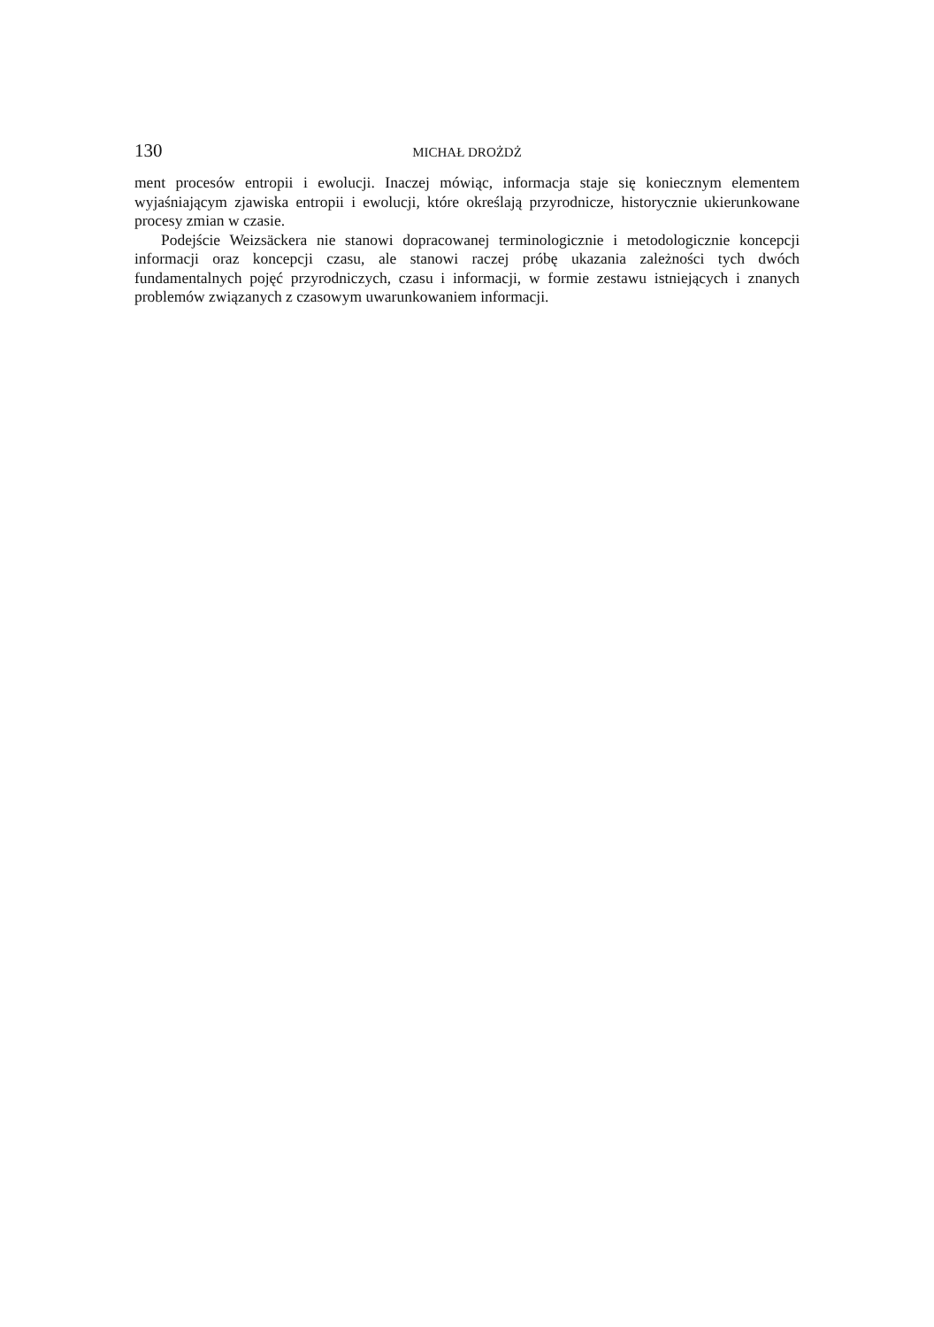130 MICHAŁ DROŻDŻ
ment procesów entropii i ewolucji. Inaczej mówiąc, informacja staje się koniecznym elementem wyjaśniającym zjawiska entropii i ewolucji, które określają przyrodnicze, historycznie ukierunkowane procesy zmian w czasie.
Podejście Weizsäckera nie stanowi dopracowanej terminologicznie i metodologicznie koncepcji informacji oraz koncepcji czasu, ale stanowi raczej próbę ukazania zależności tych dwóch fundamentalnych pojęć przyrodniczych, czasu i informacji, w formie zestawu istniejących i znanych problemów związanych z czasowym uwarunkowaniem informacji.